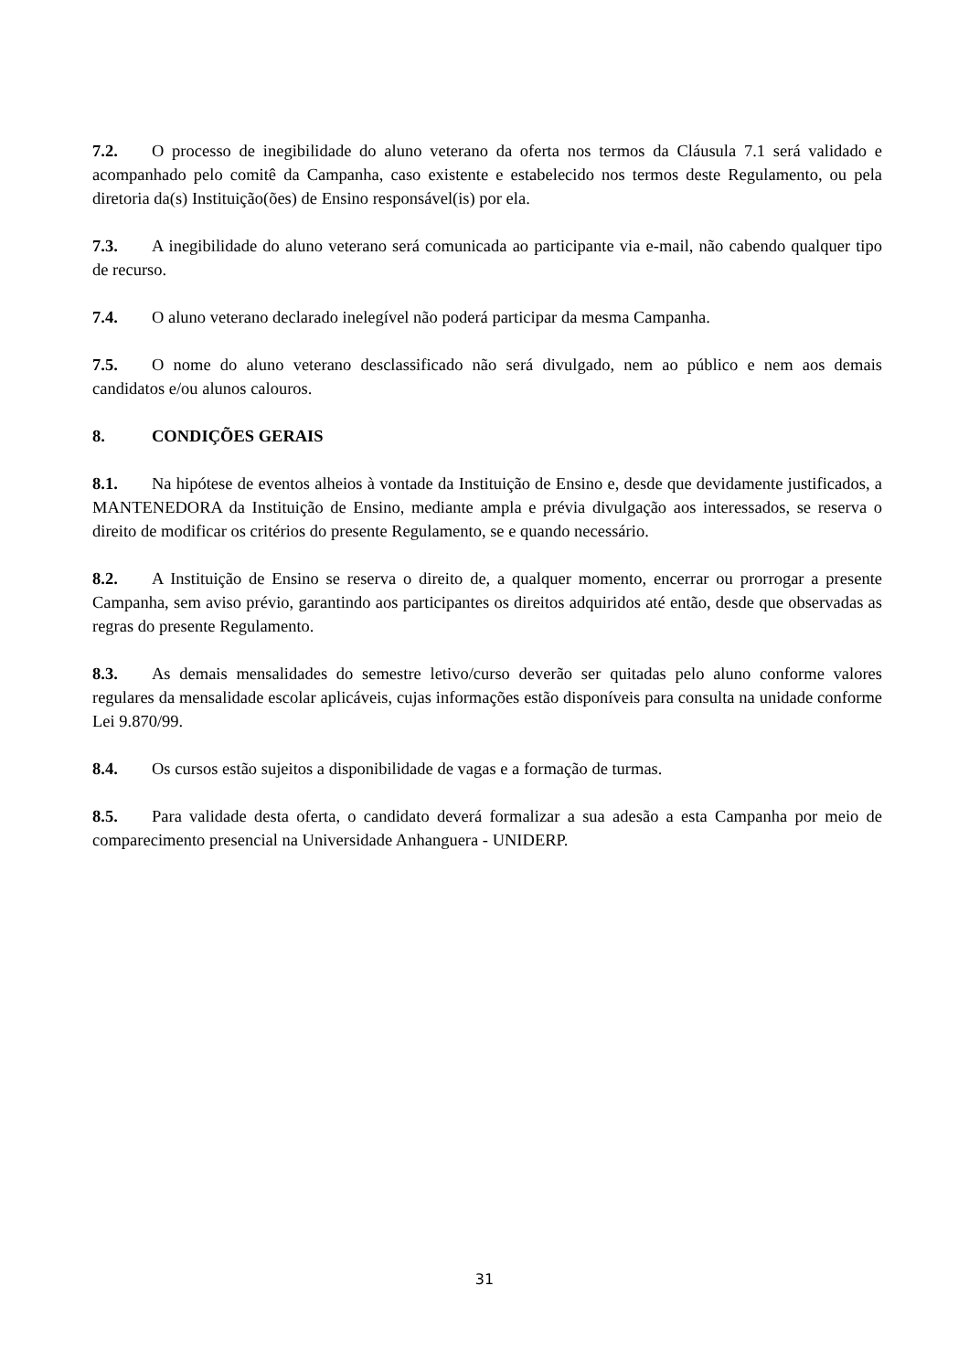7.2. O processo de inegibilidade do aluno veterano da oferta nos termos da Cláusula 7.1 será validado e acompanhado pelo comitê da Campanha, caso existente e estabelecido nos termos deste Regulamento, ou pela diretoria da(s) Instituição(ões) de Ensino responsável(is) por ela.
7.3. A inegibilidade do aluno veterano será comunicada ao participante via e-mail, não cabendo qualquer tipo de recurso.
7.4. O aluno veterano declarado inelegível não poderá participar da mesma Campanha.
7.5. O nome do aluno veterano desclassificado não será divulgado, nem ao público e nem aos demais candidatos e/ou alunos calouros.
8. CONDIÇÕES GERAIS
8.1. Na hipótese de eventos alheios à vontade da Instituição de Ensino e, desde que devidamente justificados, a MANTENEDORA da Instituição de Ensino, mediante ampla e prévia divulgação aos interessados, se reserva o direito de modificar os critérios do presente Regulamento, se e quando necessário.
8.2. A Instituição de Ensino se reserva o direito de, a qualquer momento, encerrar ou prorrogar a presente Campanha, sem aviso prévio, garantindo aos participantes os direitos adquiridos até então, desde que observadas as regras do presente Regulamento.
8.3. As demais mensalidades do semestre letivo/curso deverão ser quitadas pelo aluno conforme valores regulares da mensalidade escolar aplicáveis, cujas informações estão disponíveis para consulta na unidade conforme Lei 9.870/99.
8.4. Os cursos estão sujeitos a disponibilidade de vagas e a formação de turmas.
8.5. Para validade desta oferta, o candidato deverá formalizar a sua adesão a esta Campanha por meio de comparecimento presencial na Universidade Anhanguera - UNIDERP.
31